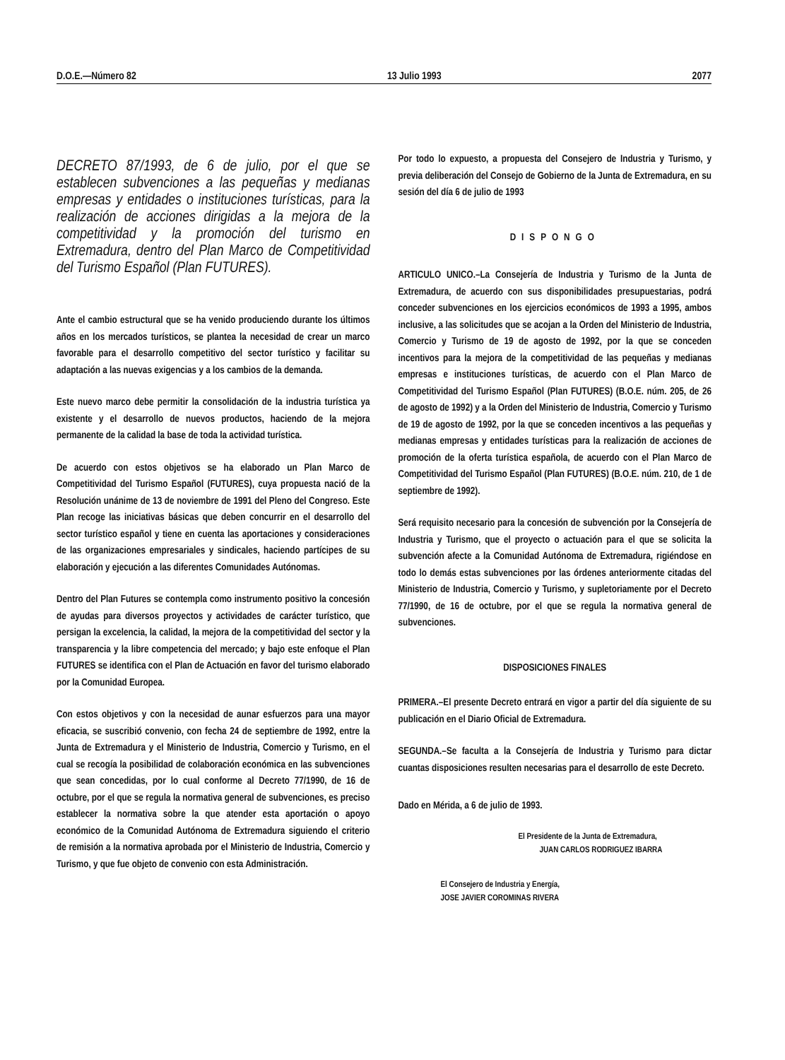D.O.E.—Número 82 13 Julio 1993 2077
DECRETO 87/1993, de 6 de julio, por el que se establecen subvenciones a las pequeñas y medianas empresas y entidades o instituciones turísticas, para la realización de acciones dirigidas a la mejora de la competitividad y la promoción del turismo en Extremadura, dentro del Plan Marco de Competitividad del Turismo Español (Plan FUTURES).
Ante el cambio estructural que se ha venido produciendo durante los últimos años en los mercados turísticos, se plantea la necesidad de crear un marco favorable para el desarrollo competitivo del sector turístico y facilitar su adaptación a las nuevas exigencias y a los cambios de la demanda.
Este nuevo marco debe permitir la consolidación de la industria turística ya existente y el desarrollo de nuevos productos, haciendo de la mejora permanente de la calidad la base de toda la actividad turística.
De acuerdo con estos objetivos se ha elaborado un Plan Marco de Competitividad del Turismo Español (FUTURES), cuya propuesta nació de la Resolución unánime de 13 de noviembre de 1991 del Pleno del Congreso. Este Plan recoge las iniciativas básicas que deben concurrir en el desarrollo del sector turístico español y tiene en cuenta las aportaciones y consideraciones de las organizaciones empresariales y sindicales, haciendo partícipes de su elaboración y ejecución a las diferentes Comunidades Autónomas.
Dentro del Plan Futures se contempla como instrumento positivo la concesión de ayudas para diversos proyectos y actividades de carácter turístico, que persigan la excelencia, la calidad, la mejora de la competitividad del sector y la transparencia y la libre competencia del mercado; y bajo este enfoque el Plan FUTURES se identifica con el Plan de Actuación en favor del turismo elaborado por la Comunidad Europea.
Con estos objetivos y con la necesidad de aunar esfuerzos para una mayor eficacia, se suscribió convenio, con fecha 24 de septiembre de 1992, entre la Junta de Extremadura y el Ministerio de Industria, Comercio y Turismo, en el cual se recogía la posibilidad de colaboración económica en las subvenciones que sean concedidas, por lo cual conforme al Decreto 77/1990, de 16 de octubre, por el que se regula la normativa general de subvenciones, es preciso establecer la normativa sobre la que atender esta aportación o apoyo económico de la Comunidad Autónoma de Extremadura siguiendo el criterio de remisión a la normativa aprobada por el Ministerio de Industria, Comercio y Turismo, y que fue objeto de convenio con esta Administración.
Por todo lo expuesto, a propuesta del Consejero de Industria y Turismo, y previa deliberación del Consejo de Gobierno de la Junta de Extremadura, en su sesión del día 6 de julio de 1993
DISPONGO
ARTICULO UNICO.–La Consejería de Industria y Turismo de la Junta de Extremadura, de acuerdo con sus disponibilidades presupuestarias, podrá conceder subvenciones en los ejercicios económicos de 1993 a 1995, ambos inclusive, a las solicitudes que se acojan a la Orden del Ministerio de Industria, Comercio y Turismo de 19 de agosto de 1992, por la que se conceden incentivos para la mejora de la competitividad de las pequeñas y medianas empresas e instituciones turísticas, de acuerdo con el Plan Marco de Competitividad del Turismo Español (Plan FUTURES) (B.O.E. núm. 205, de 26 de agosto de 1992) y a la Orden del Ministerio de Industria, Comercio y Turismo de 19 de agosto de 1992, por la que se conceden incentivos a las pequeñas y medianas empresas y entidades turísticas para la realización de acciones de promoción de la oferta turística española, de acuerdo con el Plan Marco de Competitividad del Turismo Español (Plan FUTURES) (B.O.E. núm. 210, de 1 de septiembre de 1992).
Será requisito necesario para la concesión de subvención por la Consejería de Industria y Turismo, que el proyecto o actuación para el que se solicita la subvención afecte a la Comunidad Autónoma de Extremadura, rigiéndose en todo lo demás estas subvenciones por las órdenes anteriormente citadas del Ministerio de Industria, Comercio y Turismo, y supletoriamente por el Decreto 77/1990, de 16 de octubre, por el que se regula la normativa general de subvenciones.
DISPOSICIONES FINALES
PRIMERA.–El presente Decreto entrará en vigor a partir del día siguiente de su publicación en el Diario Oficial de Extremadura.
SEGUNDA.–Se faculta a la Consejería de Industria y Turismo para dictar cuantas disposiciones resulten necesarias para el desarrollo de este Decreto.
Dado en Mérida, a 6 de julio de 1993.
El Presidente de la Junta de Extremadura,
JUAN CARLOS RODRIGUEZ IBARRA
El Consejero de Industria y Energía,
JOSE JAVIER COROMINAS RIVERA